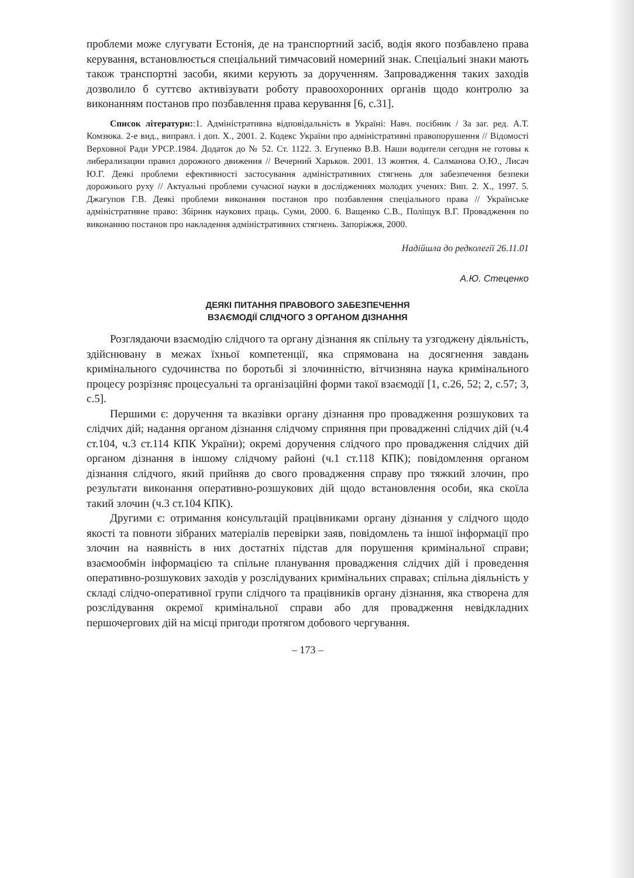проблеми може слугувати Естонія, де на транспортний засіб, водія якого позбавлено права керування, встановлюється спеціальний тимчасовий номерний знак. Спеціальні знаки мають також транспортні засоби, якими керують за дорученням. Запровадження таких заходів дозволило б суттєво активізувати роботу правоохоронних органів щодо контролю за виконанням постанов про позбавлення права керування [6, с.31].
Список літератури::1. Адміністративна відповідальність в Україні: Навч. посібник / За заг. ред. А.Т. Комзюка. 2-е вид., виправл. і доп. Х., 2001. 2. Кодекс України про адміністративні правопорушення // Відомості Верховної Ради УРСР..1984. Додаток до № 52. Ст. 1122. 3. Егупенко В.В. Наши водители сегодня не готовы к либерализации правил дорожного движения // Вечерний Харьков. 2001. 13 жовтня. 4. Салманова О.Ю., Лисач Ю.Г. Деякі проблеми ефективності застосування адміністративних стягнень для забезпечення безпеки дорожнього руху // Актуальні проблеми сучасної науки в дослідженнях молодих учених: Вип. 2. Х., 1997. 5. Джагупов Г.В. Деякі проблеми виконання постанов про позбавлення спеціального права // Українське адміністративне право: Збірник наукових праць. Суми, 2000. 6. Ващенко С.В., Поліщук В.Г. Провадження по виконанню постанов про накладення адміністративних стягнень. Запоріжжя, 2000.
Надійшла до редколегії 26.11.01
А.Ю. Стеценко
ДЕЯКІ ПИТАННЯ ПРАВОВОГО ЗАБЕЗПЕЧЕННЯ
ВЗАЄМОДІЇ СЛІДЧОГО З ОРГАНОМ ДІЗНАННЯ
Розглядаючи взаємодію слідчого та органу дізнання як спільну та узгоджену діяльність, здійснювану в межах їхньої компетенції, яка спрямована на досягнення завдань кримінального судочинства по боротьбі зі злочинністю, вітчизняна наука кримінального процесу розрізняє процесуальні та організаційні форми такої взаємодії [1, с.26, 52; 2, с.57; 3, с.5].
Першими є: доручення та вказівки органу дізнання про провадження розшукових та слідчих дій; надання органом дізнання слідчому сприяння при провадженні слідчих дій (ч.4 ст.104, ч.3 ст.114 КПК України); окремі доручення слідчого про провадження слідчих дій органом дізнання в іншому слідчому районі (ч.1 ст.118 КПК); повідомлення органом дізнання слідчого, який прийняв до свого провадження справу про тяжкий злочин, про результати виконання оперативно-розшукових дій щодо встановлення особи, яка скоїла такий злочин (ч.3 ст.104 КПК).
Другими є: отримання консультацій працівниками органу дізнання у слідчого щодо якості та повноти зібраних матеріалів перевірки заяв, повідомлень та іншої інформації про злочин на наявність в них достатніх підстав для порушення кримінальної справи; взаємообмін інформацією та спільне планування провадження слідчих дій і проведення оперативно-розшукових заходів у розслідуваних кримінальних справах; спільна діяльність у складі слідчо-оперативної групи слідчого та працівників органу дізнання, яка створена для розслідування окремої кримінальної справи або для провадження невідкладних першочергових дій на місці пригоди протягом добового чергування.
– 173 –